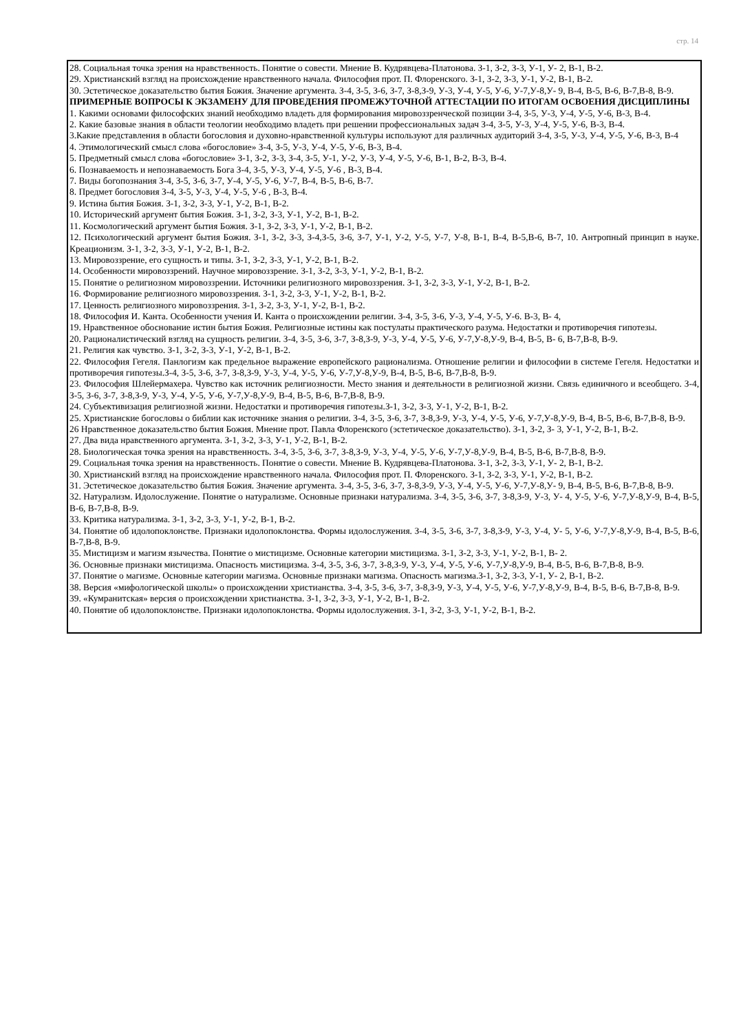стр. 14
28. Социальная точка зрения на нравственность. Понятие о совести. Мнение В. Кудрявцева-Платонова. З-1, З-2, З-3, У-1, У- 2, В-1, В-2.
29. Христианский взгляд на происхождение нравственного начала. Философия прот. П. Флоренского. З-1, З-2, З-3, У-1, У-2, В-1, В-2.
30. Эстетическое доказательство бытия Божия. Значение аргумента. З-4, З-5, З-6, З-7, З-8,З-9, У-3, У-4, У-5, У-6, У-7,У-8,У- 9, В-4, В-5, В-6, В-7,В-8, В-9.
ПРИМЕРНЫЕ ВОПРОСЫ К ЭКЗАМЕНУ ДЛЯ ПРОВЕДЕНИЯ ПРОМЕЖУТОЧНОЙ АТТЕСТАЦИИ ПО ИТОГАМ ОСВОЕНИЯ ДИСЦИПЛИНЫ
1. Какими основами философских знаний необходимо владеть для формирования мировоззренческой позиции З-4, З-5, У-3, У-4, У-5, У-6, В-3, В-4.
2. Какие базовые знания в области теологии необходимо владеть при решении профессиональных задач З-4, З-5, У-3, У-4, У-5, У-6, В-3, В-4.
3.Какие представления в области богословия и духовно-нравственной культуры используют для различных аудиторий З-4, З-5, У-3, У-4, У-5, У-6, В-3, В-4
4. Этимологический смысл слова «богословие» З-4, З-5, У-3, У-4, У-5, У-6, В-3, В-4.
5. Предметный смысл слова «богословие» З-1, З-2, З-3, З-4, З-5, У-1, У-2, У-3, У-4, У-5, У-6, В-1, В-2, В-3, В-4.
6. Познаваемость и непознаваемость Бога З-4, З-5, У-3, У-4, У-5, У-6 , В-3, В-4.
7. Виды богопознания З-4, З-5, З-6, З-7, У-4, У-5, У-6, У-7, В-4, В-5, В-6, В-7.
8. Предмет богословия З-4, З-5, У-3, У-4, У-5, У-6 , В-3, В-4.
9. Истина бытия Божия. З-1, З-2, З-3, У-1, У-2, В-1, В-2.
10. Исторический аргумент бытия Божия. З-1, З-2, З-3, У-1, У-2, В-1, В-2.
11. Космологический аргумент бытия Божия. З-1, З-2, З-3, У-1, У-2, В-1, В-2.
12. Психологический аргумент бытия Божия. З-1, З-2, З-3, З-4,З-5, З-6, З-7, У-1, У-2, У-5, У-7, У-8, В-1, В-4, В-5,В-6, В-7, 10. Антропный принцип в науке. Креационизм. З-1, З-2, З-3, У-1, У-2, В-1, В-2.
13. Мировоззрение, его сущность и типы. З-1, З-2, З-3, У-1, У-2, В-1, В-2.
14. Особенности мировоззрений. Научное мировоззрение. З-1, З-2, З-3, У-1, У-2, В-1, В-2.
15. Понятие о религиозном мировоззрении. Источники религиозного мировоззрения. З-1, З-2, З-3, У-1, У-2, В-1, В-2.
16. Формирование религиозного мировоззрения. З-1, З-2, З-3, У-1, У-2, В-1, В-2.
17. Ценность религиозного мировоззрения. З-1, З-2, З-3, У-1, У-2, В-1, В-2.
18. Философия И. Канта. Особенности учения И. Канта о происхождении религии. З-4, З-5, З-6, У-3, У-4, У-5, У-6. В-3, В- 4,
19. Нравственное обоснование истин бытия Божия. Религиозные истины как постулаты практического разума. Недостатки и противоречия гипотезы.
20. Рационалистический взгляд на сущность религии. З-4, З-5, З-6, З-7, З-8,З-9, У-3, У-4, У-5, У-6, У-7,У-8,У-9, В-4, В-5, В- 6, В-7,В-8, В-9.
21. Религия как чувство. З-1, З-2, З-3, У-1, У-2, В-1, В-2.
22. Философия Гегеля. Панлогизм как предельное выражение европейского рационализма. Отношение религии и философии в системе Гегеля. Недостатки и противоречия гипотезы.З-4, З-5, З-6, З-7, З-8,З-9, У-3, У-4, У-5, У-6, У-7,У-8,У-9, В-4, В-5, В-6, В-7,В-8, В-9.
23. Философия Шлейермахера. Чувство как источник религиозности. Место знания и деятельности в религиозной жизни. Связь единичного и всеобщего. З-4, З-5, З-6, З-7, З-8,З-9, У-3, У-4, У-5, У-6, У-7,У-8,У-9, В-4, В-5, В-6, В-7,В-8, В-9.
24. Субъективизация религиозной жизни. Недостатки и противоречия гипотезы.З-1, З-2, З-3, У-1, У-2, В-1, В-2.
25. Христианские богословы о библии как источнике знания о религии. З-4, З-5, З-6, З-7, З-8,З-9, У-3, У-4, У-5, У-6, У-7,У-8,У-9, В-4, В-5, В-6, В-7,В-8, В-9.
26 Нравственное доказательство бытия Божия. Мнение прот. Павла Флоренского (эстетическое доказательство). З-1, З-2, З- 3, У-1, У-2, В-1, В-2.
27. Два вида нравственного аргумента. З-1, З-2, З-3, У-1, У-2, В-1, В-2.
28. Биологическая точка зрения на нравственность. З-4, З-5, З-6, З-7, З-8,З-9, У-3, У-4, У-5, У-6, У-7,У-8,У-9, В-4, В-5, В-6, В-7,В-8, В-9.
29. Социальная точка зрения на нравственность. Понятие о совести. Мнение В. Кудрявцева-Платонова. З-1, З-2, З-3, У-1, У- 2, В-1, В-2.
30. Христианский взгляд на происхождение нравственного начала. Философия прот. П. Флоренского. З-1, З-2, З-3, У-1, У-2, В-1, В-2.
31. Эстетическое доказательство бытия Божия. Значение аргумента. З-4, З-5, З-6, З-7, З-8,З-9, У-3, У-4, У-5, У-6, У-7,У-8,У- 9, В-4, В-5, В-6, В-7,В-8, В-9.
32. Натурализм. Идолослужение. Понятие о натурализме. Основные признаки натурализма. З-4, З-5, З-6, З-7, З-8,З-9, У-3, У- 4, У-5, У-6, У-7,У-8,У-9, В-4, В-5, В-6, В-7,В-8, В-9.
33. Критика натурализма. З-1, З-2, З-3, У-1, У-2, В-1, В-2.
34. Понятие об идолопоклонстве. Признаки идолопоклонства. Формы идолослужения. З-4, З-5, З-6, З-7, З-8,З-9, У-3, У-4, У- 5, У-6, У-7,У-8,У-9, В-4, В-5, В-6, В-7,В-8, В-9.
35. Мистицизм и магизм язычества. Понятие о мистицизме. Основные категории мистицизма. З-1, З-2, З-3, У-1, У-2, В-1, В- 2.
36. Основные признаки мистицизма. Опасность мистицизма. З-4, З-5, З-6, З-7, З-8,З-9, У-3, У-4, У-5, У-6, У-7,У-8,У-9, В-4, В-5, В-6, В-7,В-8, В-9.
37. Понятие о магизме. Основные категории магизма. Основные признаки магизма. Опасность магизма.З-1, З-2, З-3, У-1, У- 2, В-1, В-2.
38. Версия «мифологической школы» о происхождении христианства. З-4, З-5, З-6, З-7, З-8,З-9, У-3, У-4, У-5, У-6, У-7,У-8,У-9, В-4, В-5, В-6, В-7,В-8, В-9.
39. «Кумранитская» версия о происхождении христианства. З-1, З-2, З-3, У-1, У-2, В-1, В-2.
40. Понятие об идолопоклонстве. Признаки идолопоклонства. Формы идолослужения. З-1, З-2, З-3, У-1, У-2, В-1, В-2.